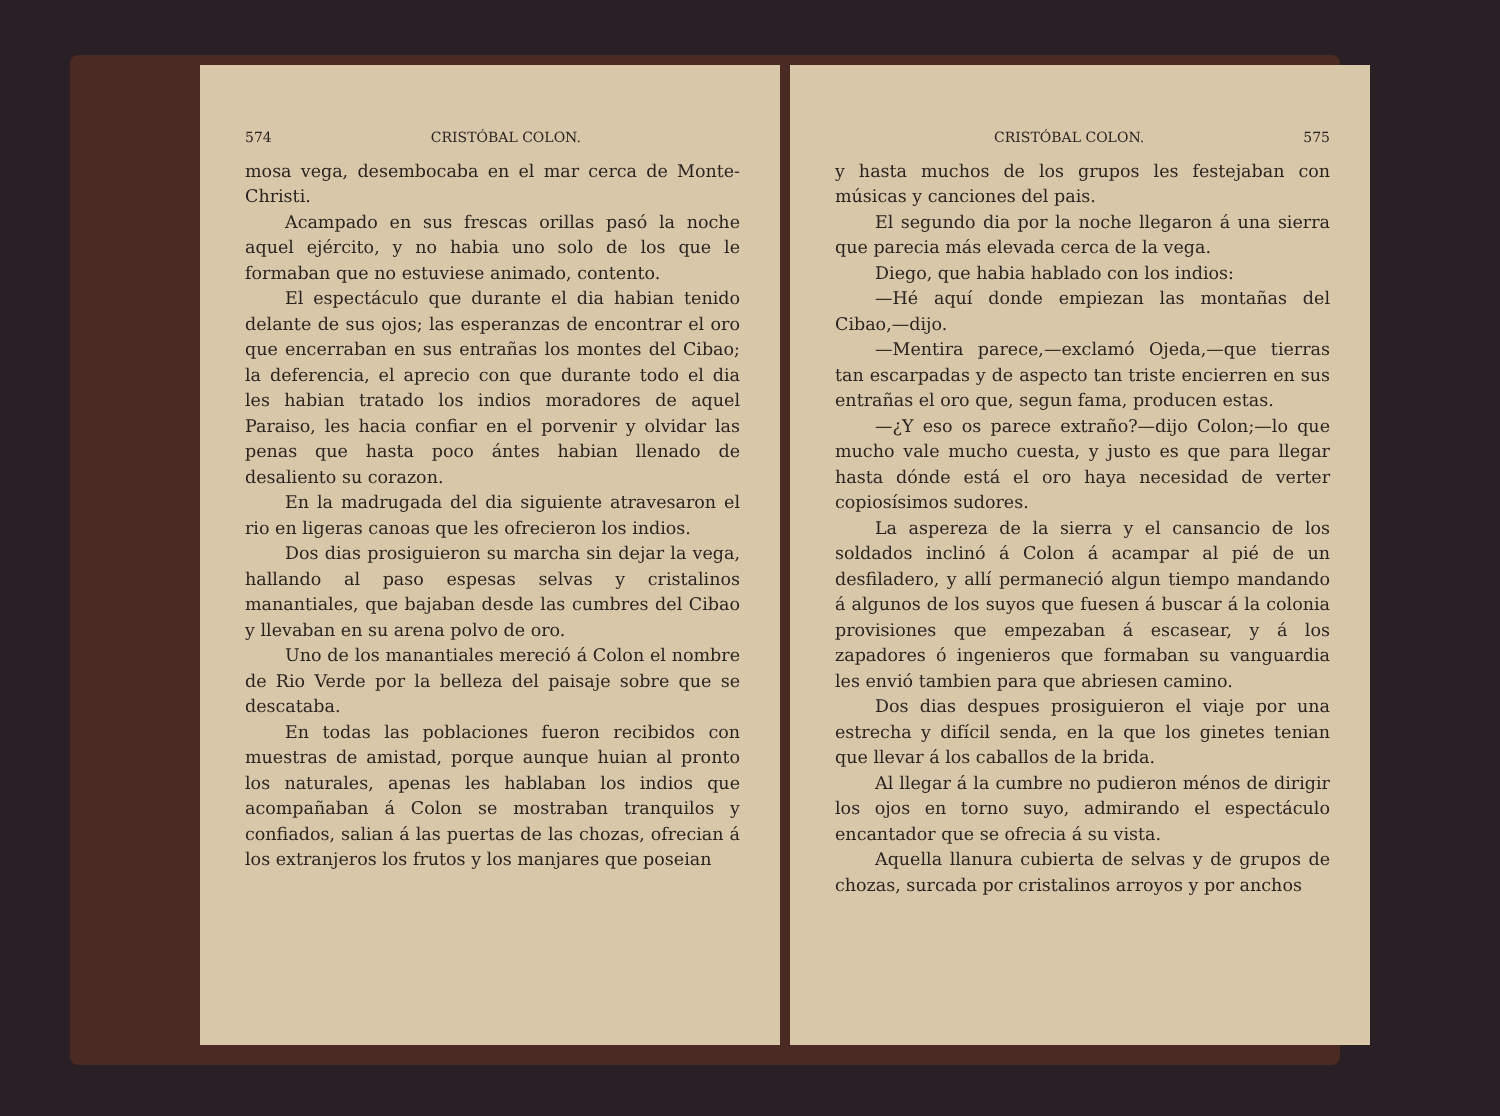574 CRISTÓBAL COLON.
mosa vega, desembocaba en el mar cerca de Monte-Christi.
Acampado en sus frescas orillas pasó la noche aquel ejército, y no habia uno solo de los que le formaban que no estuviese animado, contento.
El espectáculo que durante el dia habian tenido delante de sus ojos; las esperanzas de encontrar el oro que encerraban en sus entrañas los montes del Cibao; la deferencia, el aprecio con que durante todo el dia les habian tratado los indios moradores de aquel Paraiso, les hacia confiar en el porvenir y olvidar las penas que hasta poco ántes habian llenado de desaliento su corazon.
En la madrugada del dia siguiente atravesaron el rio en ligeras canoas que les ofrecieron los indios.
Dos dias prosiguieron su marcha sin dejar la vega, hallando al paso espesas selvas y cristalinos manantiales, que bajaban desde las cumbres del Cibao y llevaban en su arena polvo de oro.
Uno de los manantiales mereció á Colon el nombre de Rio Verde por la belleza del paisaje sobre que se descataba.
En todas las poblaciones fueron recibidos con muestras de amistad, porque aunque huian al pronto los naturales, apenas les hablaban los indios que acompañaban á Colon se mostraban tranquilos y confiados, salian á las puertas de las chozas, ofrecian á los extranjeros los frutos y los manjares que poseian
CRISTÓBAL COLON. 575
y hasta muchos de los grupos les festejaban con músicas y canciones del pais.
El segundo dia por la noche llegaron á una sierra que parecia más elevada cerca de la vega.
Diego, que habia hablado con los indios:
—Hé aquí donde empiezan las montañas del Cibao,—dijo.
—Mentira parece,—exclamó Ojeda,—que tierras tan escarpadas y de aspecto tan triste encierren en sus entrañas el oro que, segun fama, producen estas.
—¿Y eso os parece extraño?—dijo Colon;—lo que mucho vale mucho cuesta, y justo es que para llegar hasta dónde está el oro haya necesidad de verter copiosísimos sudores.
La aspereza de la sierra y el cansancio de los soldados inclinó á Colon á acampar al pié de un desfiladero, y allí permaneció algun tiempo mandando á algunos de los suyos que fuesen á buscar á la colonia provisiones que empezaban á escasear, y á los zapadores ó ingenieros que formaban su vanguardia les envió tambien para que abriesen camino.
Dos dias despues prosiguieron el viaje por una estrecha y difícil senda, en la que los ginetes tenian que llevar á los caballos de la brida.
Al llegar á la cumbre no pudieron ménos de dirigir los ojos en torno suyo, admirando el espectáculo encantador que se ofrecia á su vista.
Aquella llanura cubierta de selvas y de grupos de chozas, surcada por cristalinos arroyos y por anchos